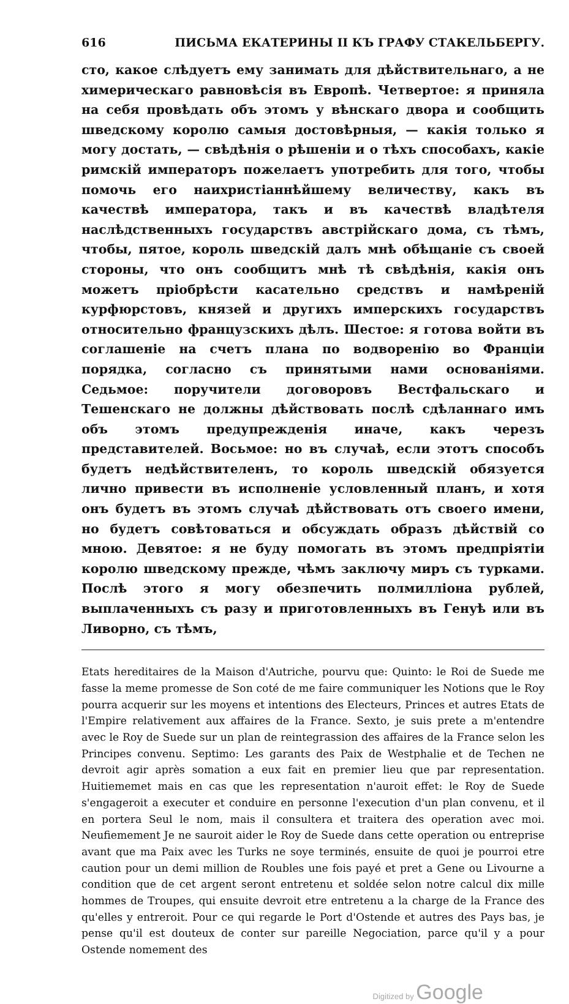616 ПИСЬМА ЕКАТЕРИНЫ II КЪ ГРАФУ СТАКЕЛЬБЕРГУ.
сто, какое слѣдуетъ ему занимать для дѣйствительнаго, а не химерическаго равновѣсія въ Европѣ. Четвертое: я приняла на себя провѣдать объ этомъ у вѣнскаго двора и сообщить шведскому королю самыя достовѣрныя, — какія только я могу достать, — свѣдѣнія о рѣшеніи и о тѣхъ способахъ, какіе римскій императоръ пожелаетъ употребить для того, чтобы помочь его наихристіаннѣйшему величеству, какъ въ качествѣ императора, такъ и въ качествѣ владѣтеля наслѣдственныхъ государствъ австрійскаго дома, съ тѣмъ, чтобы, пятое, король шведскій далъ мнѣ обѣщаніе съ своей стороны, что онъ сообщитъ мнѣ тѣ свѣдѣнія, какія онъ можетъ пріобрѣсти касательно средствъ и намѣреній курфюрстовъ, князей и другихъ имперскихъ государствъ относительно французскихъ дѣлъ. Шестое: я готова войти въ соглашеніе на счетъ плана по водворенію во Франціи порядка, согласно съ принятыми нами основаніями. Седьмое: поручители договоровъ Вестфальскаго и Тешенскаго не должны дѣйствовать послѣ сдѣланнаго имъ объ этомъ предупрежденія иначе, какъ черезъ представителей. Восьмое: но въ случаѣ, если этотъ способъ будетъ недѣйствителенъ, то король шведскій обязуется лично привести въ исполненіе условленный планъ, и хотя онъ будетъ въ этомъ случаѣ дѣйствовать отъ своего имени, но будетъ совѣтоваться и обсуждать образъ дѣйствій со мною. Девятое: я не буду помогать въ этомъ предпріятіи королю шведскому прежде, чѣмъ заключу миръ съ турками. Послѣ этого я могу обезпечить полмилліона рублей, выплаченныхъ съ разу и приготовленныхъ въ Генуѣ или въ Ливорно, съ тѣмъ,
Etats hereditaires de la Maison d'Autriche, pourvu que: Quinto: le Roi de Suede me fasse la meme promesse de Son coté de me faire communiquer les Notions que le Roy pourra acquerir sur les moyens et intentions des Electeurs, Princes et autres Etats de l'Empire relativement aux affaires de la France. Sexto, je suis prete a m'entendre avec le Roy de Suede sur un plan de reintegrassion des affaires de la France selon les Principes convenu. Septimo: Les garants des Paix de Westphalie et de Techen ne devroit agir après somation a eux fait en premier lieu que par representation. Huitiememet mais en cas que les representation n'auroit effet: le Roy de Suede s'engageroit a executer et conduire en personne l'execution d'un plan convenu, et il en portera Seul le nom, mais il consultera et traitera des operation avec moi. Neufiemement Je ne sauroit aider le Roy de Suede dans cette operation ou entreprise avant que ma Paix avec les Turks ne soye terminés, ensuite de quoi je pourroi etre caution pour un demi million de Roubles une fois payé et pret a Gene ou Livourne a condition que de cet argent seront entretenu et soldée selon notre calcul dix mille hommes de Troupes, qui ensuite devroit etre entretenu a la charge de la France des qu'elles y entreroit. Pour ce qui regarde le Port d'Ostende et autres des Pays bas, je pense qu'il est douteux de conter sur pareille Negociation, parce qu'il y a pour Ostende nomement des
Digitized by Google